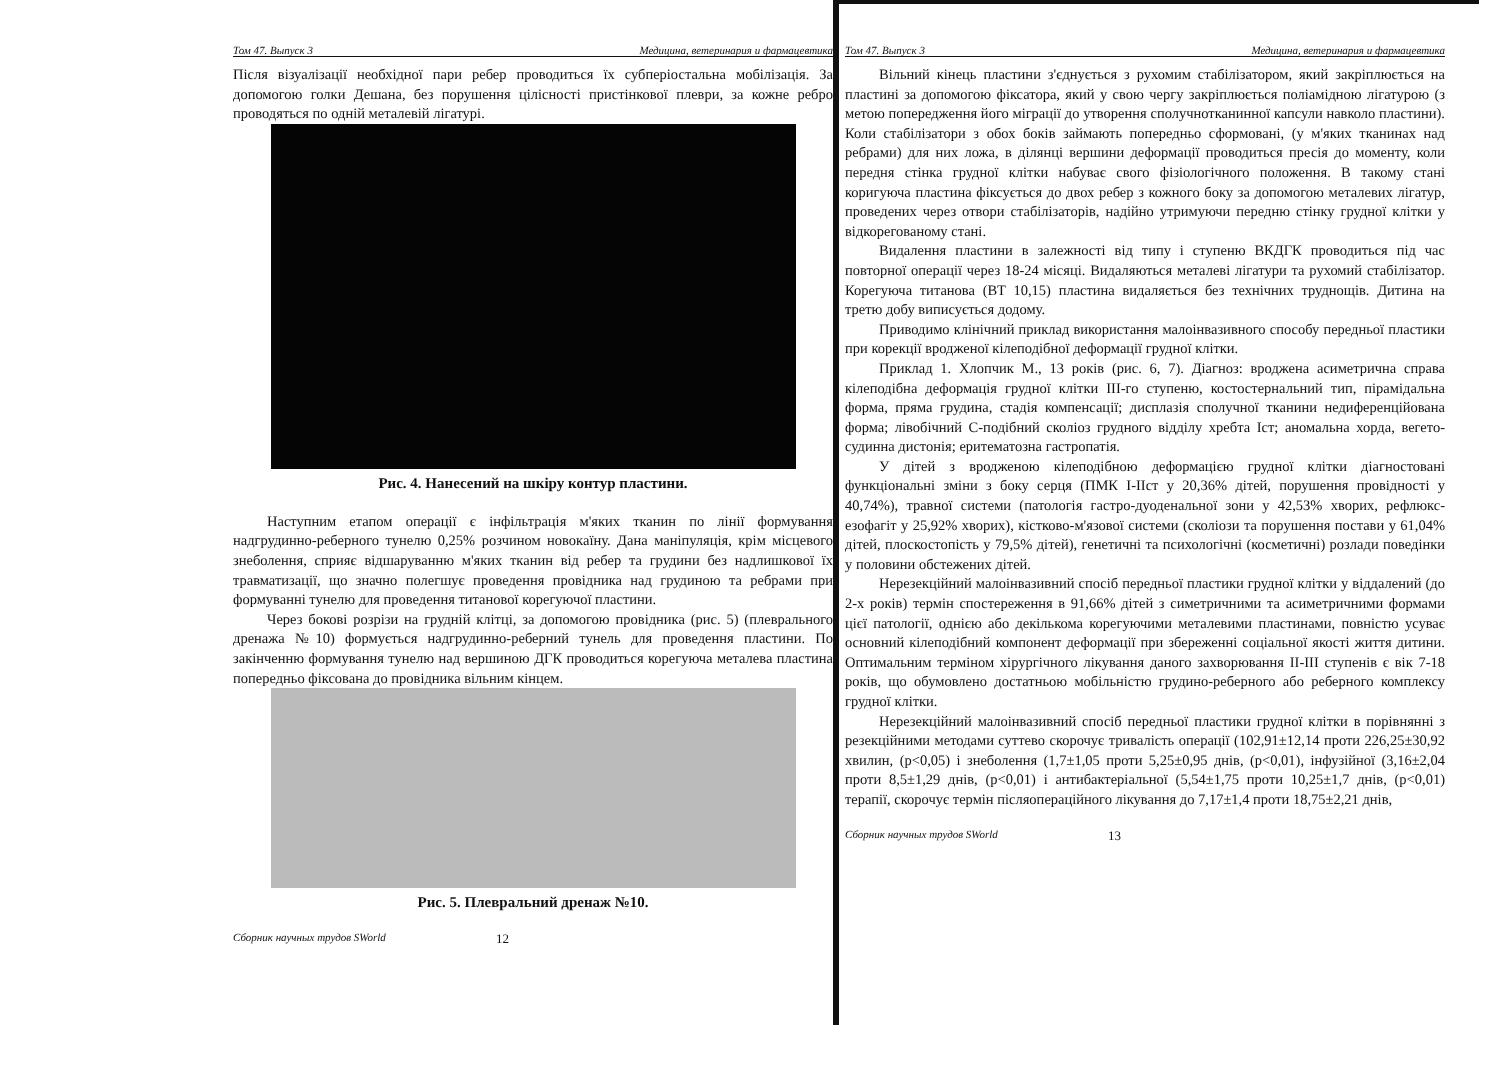Том 47. Выпуск 3 Медицина, ветеринария и фармацевтика
Після візуалізації необхідної пари ребер проводиться їх субперіостальна мобілізація. За допомогою голки Дешана, без порушення цілісності пристінкової плеври, за кожне ребро проводяться по одній металевій лігатурі.
Рис. 4. Нанесений на шкіру контур пластини.
Наступним етапом операції є інфільтрація м'яких тканин по лінії формування надгрудинно-реберного тунелю 0,25% розчином новокаїну. Дана маніпуляція, крім місцевого знеболення, сприяє відшаруванню м'яких тканин від ребер та грудини без надлишкової їх травматизації, що значно полегшує проведення провідника над грудиною та ребрами при формуванні тунелю для проведення титанової корегуючої пластини.
Через бокові розрізи на грудній клітці, за допомогою провідника (рис. 5) (плеврального дренажа №10) формується надгрудинно-реберний тунель для проведення пластини. По закінченню формування тунелю над вершиною ДГК проводиться корегуюча металева пластина попередньо фіксована до провідника вільним кінцем.
Рис. 5. Плевральний дренаж №10.
Сборник научных трудов SWorld 12
Том 47. Выпуск 3 Медицина, ветеринария и фармацевтика
Вільний кінець пластини з'єднується з рухомим стабілізатором, який закріплюється на пластині за допомогою фіксатора, який у свою чергу закріплюється поліамідною лігатурою (з метою попередження його міграції до утворення сполучнотканинної капсули навколо пластини). Коли стабілізатори з обох боків займають попередньо сформовані, (у м'яких тканинах над ребрами) для них ложа, в ділянці вершини деформації проводиться пресія до моменту, коли передня стінка грудної клітки набуває свого фізіологічного положення. В такому стані коригуюча пластина фіксується до двох ребер з кожного боку за допомогою металевих лігатур, проведених через отвори стабілізаторів, надійно утримуючи передню стінку грудної клітки у відкорегованому стані.
Видалення пластини в залежності від типу і ступеню ВКДГК проводиться під час повторної операції через 18-24 місяці. Видаляються металеві лігатури та рухомий стабілізатор. Корегуюча титанова (ВТ 10,15) пластина видаляється без технічних труднощів. Дитина на третю добу виписується додому.
Приводимо клінічний приклад використання малоінвазивного способу передньої пластики при корекції вродженої кілеподібної деформації грудної клітки.
Приклад 1. Хлопчик М., 13 років (рис. 6, 7). Діагноз: вроджена асиметрична справа кілеподібна деформація грудної клітки ІІІ-го ступеню, костостернальний тип, пірамідальна форма, пряма грудина, стадія компенсації; дисплазія сполучної тканини недиференційована форма; лівобічний С-подібний сколіоз грудного відділу хребта Іст; аномальна хорда, вегето-судинна дистонія; еритематозна гастропатія.
У дітей з вродженою кілеподібною деформацією грудної клітки діагностовані функціональні зміни з боку серця (ПМК І-ІІст у 20,36% дітей, порушення провідності у 40,74%), травної системи (патологія гастро-дуоденальної зони у 42,53% хворих, рефлюкс-езофагіт у 25,92% хворих), кістково-м'язової системи (сколіози та порушення постави у 61,04% дітей, плоскостопість у 79,5% дітей), генетичні та психологічні (косметичні) розлади поведінки у половини обстежених дітей.
Нерезекційний малоінвазивний спосіб передньої пластики грудної клітки у віддалений (до 2-х років) термін спостереження в 91,66% дітей з симетричними та асиметричними формами цієї патології, однією або декількома корегуючими металевими пластинами, повністю усуває основний кілеподібний компонент деформації при збереженні соціальної якості життя дитини. Оптимальним терміном хірургічного лікування даного захворювання ІІ-ІІІ ступенів є вік 7-18 років, що обумовлено достатньою мобільністю грудино-реберного або реберного комплексу грудної клітки.
Нерезекційний малоінвазивний спосіб передньої пластики грудної клітки в порівнянні з резекційними методами суттево скорочує тривалість операції (102,91±12,14 проти 226,25±30,92 хвилин, (p<0,05) і знеболення (1,7±1,05 проти 5,25±0,95 днів, (p<0,01), інфузійної (3,16±2,04 проти 8,5±1,29 днів, (p<0,01) і антибактеріальної (5,54±1,75 проти 10,25±1,7 днів, (p<0,01) терапії, скорочує термін післяопераційного лікування до 7,17±1,4 проти 18,75±2,21 днів,
Сборник научных трудов SWorld 13